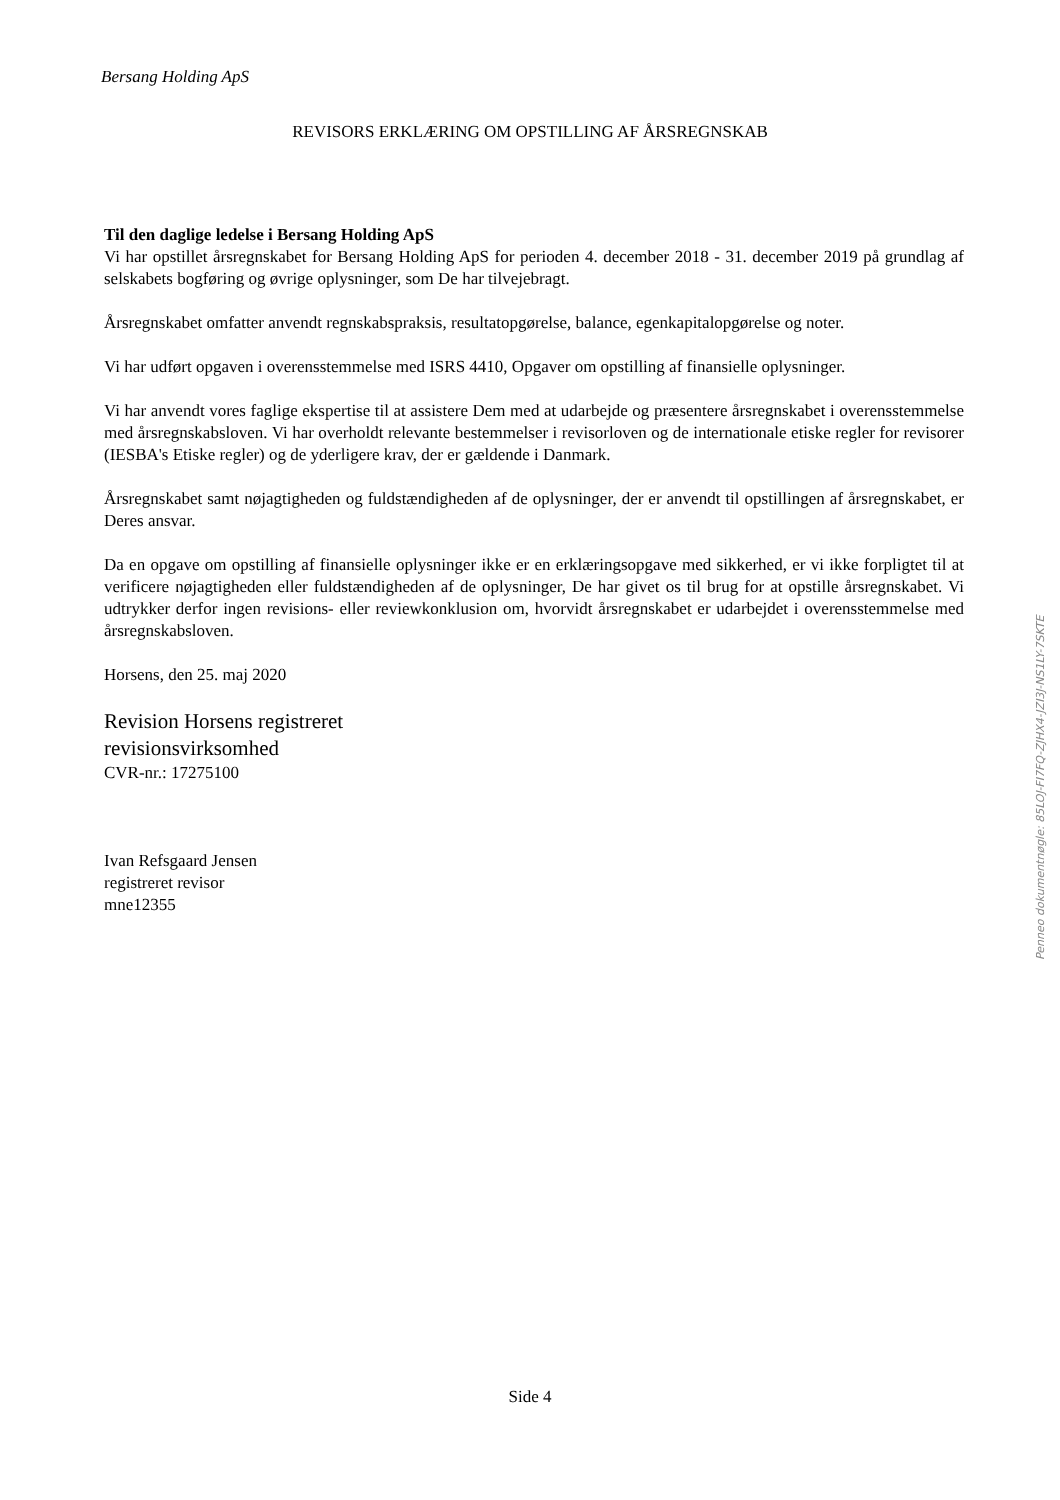Bersang Holding ApS
REVISORS ERKLÆRING OM OPSTILLING AF ÅRSREGNSKAB
Til den daglige ledelse i Bersang Holding ApS
Vi har opstillet årsregnskabet for Bersang Holding ApS for perioden 4. december 2018 - 31. december 2019 på grundlag af selskabets bogføring og øvrige oplysninger, som De har tilvejebragt.
Årsregnskabet omfatter anvendt regnskabspraksis, resultatopgørelse, balance, egenkapitalopgørelse og noter.
Vi har udført opgaven i overensstemmelse med ISRS 4410, Opgaver om opstilling af finansielle oplysninger.
Vi har anvendt vores faglige ekspertise til at assistere Dem med at udarbejde og præsentere årsregnskabet i overensstemmelse med årsregnskabsloven. Vi har overholdt relevante bestemmelser i revisorloven og de internationale etiske regler for revisorer (IESBA's Etiske regler) og de yderligere krav, der er gældende i Danmark.
Årsregnskabet samt nøjagtigheden og fuldstændigheden af de oplysninger, der er anvendt til opstillingen af årsregnskabet, er Deres ansvar.
Da en opgave om opstilling af finansielle oplysninger ikke er en erklæringsopgave med sikkerhed, er vi ikke forpligtet til at verificere nøjagtigheden eller fuldstændigheden af de oplysninger, De har givet os til brug for at opstille årsregnskabet. Vi udtrykker derfor ingen revisions- eller reviewkonklusion om, hvorvidt årsregnskabet er udarbejdet i overensstemmelse med årsregnskabsloven.
Horsens, den 25. maj 2020
Revision Horsens registreret
revisionsvirksomhed
CVR-nr.: 17275100
Ivan Refsgaard Jensen
registreret revisor
mne12355
Penneo dokumentnøgle: 85LOJ-FI7FQ-ZJHX4-JZI3J-NS1LY-7SKTE
Side 4